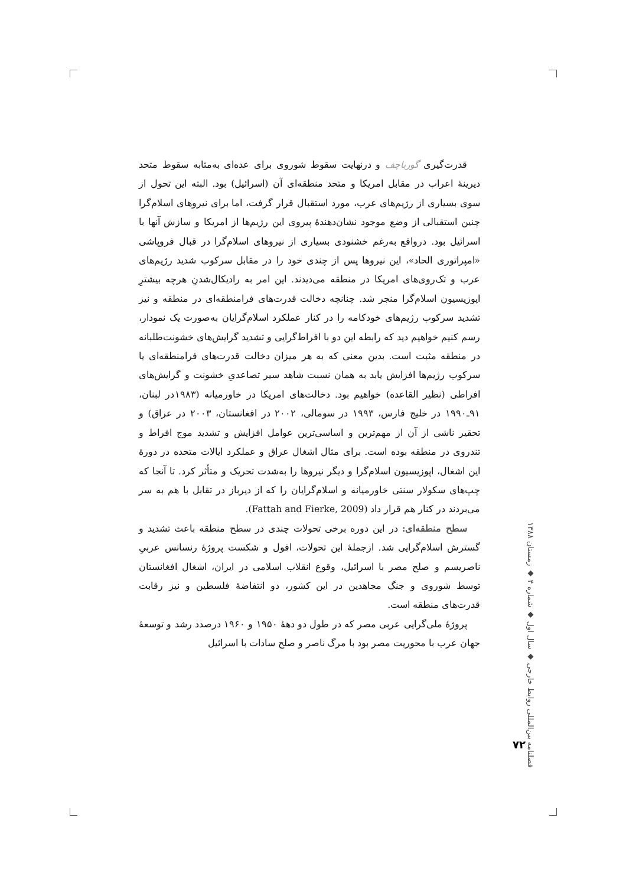قدرت‌گیری گورباچف و درنهایت سقوط شوروی برای عده‌ای به‌مثابه سقوط متحد دیرینهٔ اعراب در مقابل امریکا و متحد منطقه‌ای آن (اسرائیل) بود. البته این تحول از سوی بسیاری از رژیم‌های عرب، مورد استقبال قرار گرفت، اما برای نیروهای اسلام‌گرا چنین استقبالی از وضع موجود نشان‌دهندهٔ پیروی این رژیم‌ها از امریکا و سازش آنها با اسرائیل بود. درواقع به‌رغم خشنودی بسیاری از نیروهای اسلام‌گرا در قبال فروپاشی «امپراتوری الحاد»، این نیروها پس از چندی خود را در مقابل سرکوب شدید رژیم‌های عرب و تک‌روی‌های امریکا در منطقه می‌دیدند. این امر به رادیکال‌شدنِ هرچه بیشترِ اپوزیسیون اسلام‌گرا منجر شد. چنانچه دخالت قدرت‌های فرامنطقه‌ای در منطقه و نیز تشدید سرکوب رژیم‌های خودکامه را در کنار عملکرد اسلام‌گرایان به‌صورت یک نمودار، رسم کنیم خواهیم دید که رابطه این دو با افراط‌گرایی و تشدید گرایش‌های خشونت‌طلبانه در منطقه مثبت است. بدین معنی که به هر میزان دخالت قدرت‌های فرامنطقه‌ای یا سرکوب رژیم‌ها افزایش یابد به همان نسبت شاهد سیر تصاعدیِ خشونت و گرایش‌های افراطی (نظیر القاعده) خواهیم بود. دخالت‌های امریکا در خاورمیانه (۱۹۸۳در لبنان، ۹۱ـ۱۹۹۰ در خلیج فارس، ۱۹۹۳ در سومالی، ۲۰۰۲ در افغانستان، ۲۰۰۳ در عراق) و تحقیر ناشی از آن از مهم‌ترین و اساسی‌ترین عوامل افزایش و تشدید موج افراط و تندروی در منطقه بوده است. برای مثال اشغال عراق و عملکرد ایالات متحده در دورهٔ این اشغال، اپوزیسیون اسلام‌گرا و دیگر نیروها را به‌شدت تحریک و متأثر کرد. تا آنجا که چپ‌های سکولار سنتی خاورمیانه و اسلام‌گرایان را که از دیرباز در تقابل با هم به سر می‌بردند در کنار هم قرار داد (Fattah and Fierke, 2009).
سطح منطقه‌ای: در این دوره برخی تحولات چندی در سطح منطقه باعث تشدید و گسترش اسلام‌گرایی شد. ازجملهٔ این تحولات، افول و شکست پروژهٔ رنسانس عربیِ ناصریسم و صلح مصر با اسرائیل، وقوع انقلاب اسلامی در ایران، اشغال افغانستان توسط شوروی و جنگ مجاهدین در این کشور، دو انتفاضهٔ فلسطین و نیز رقابت قدرت‌های منطقه است.
پروژهٔ ملی‌گرایی عربی مصر که در طول دو دههٔ ۱۹۵۰ و ۱۹۶۰ درصدد رشد و توسعهٔ جهان عرب با محوریت مصر بود با مرگ ناصر و صلح سادات با اسرائیل
فصلنامه بین‌المللی روابط خارجی ◆ سال اول ◆ شماره ۴ ◆ زمستان ۱۳۸۸
۷۲